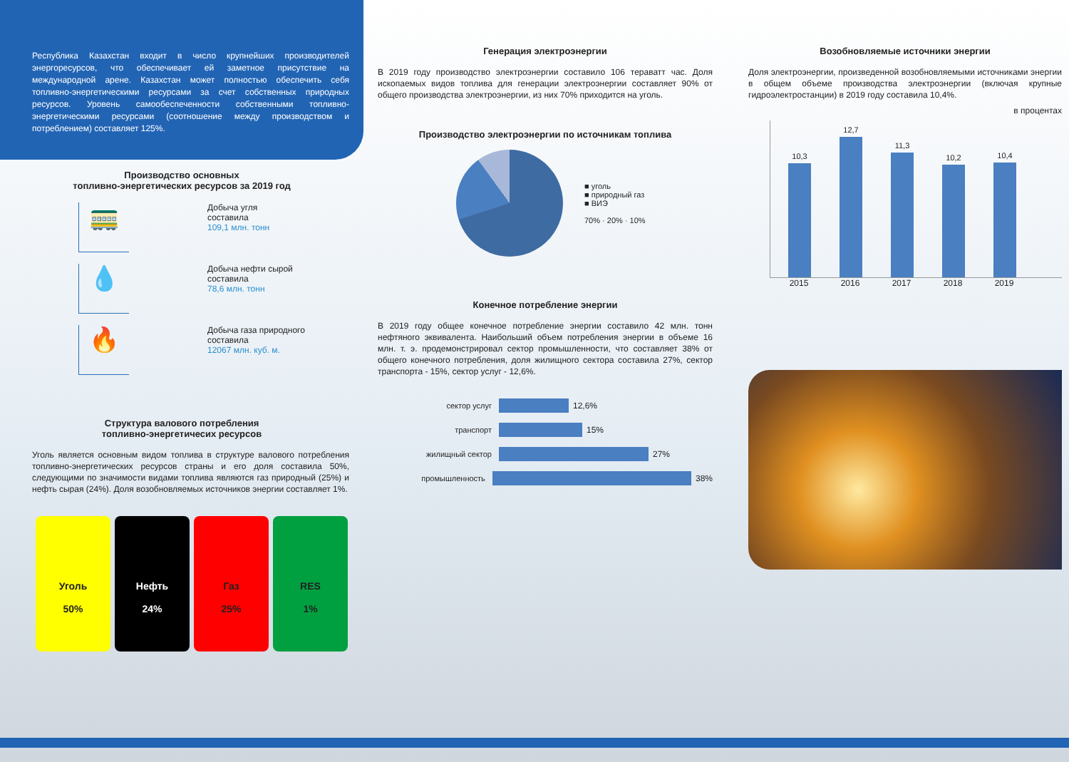Республика Казахстан входит в число крупнейших производителей энергоресурсов, что обеспечивает ей заметное присутствие на международной арене. Казахстан может полностью обеспечить себя топливно-энергетическими ресурсами за счет собственных природных ресурсов. Уровень самообеспеченности собственными топливно-энергетическими ресурсами (соотношение между производством и потреблением) составляет 125%.
Производство основных
топливно-энергетических ресурсов за 2019 год
🚃
Добыча угля
составила
109,1 млн. тонн
💧
Добыча нефти сырой
составила
78,6 млн. тонн
🔥
Добыча газа природного
составила
12067 млн. куб. м.
Структура валового потребления
топливно-энергетичесих ресурсов
Уголь является основным видом топлива в структуре валового потребления топливно-энергетических ресурсов страны и его доля составила 50%, следующими по значимости видами топлива являются газ природный (25%) и нефть сырая (24%). Доля возобновляемых источников энергии составляет 1%.
Уголь
50%
Нефть
24%
Газ
25%
RES
1%
Генерация электроэнергии
В 2019 году производство электроэнергии составило 106 тераватт час. Доля ископаемых видов топлива для генерации электроэнергии составляет 90% от общего производства электроэнергии, из них 70% приходится на уголь.
Производство электроэнергии по источникам топлива
■ уголь
■ природный газ
■ ВИЭ
70% · 20% · 10%
Конечное потребление энергии
В 2019 году общее конечное потребление энергии составило 42 млн. тонн нефтяного эквивалента. Наибольший объем потребления энергии в объеме 16 млн. т. э. продемонстрировал сектор промышленности, что составляет 38% от общего конечного потребления, доля жилищного сектора составила 27%, сектор транспорта - 15%, сектор услуг - 12,6%.
сектор услуг 12,6%
транспорт 15%
жилищный сектор 27%
промышленность 38%
Возобновляемые источники энергии
Доля электроэнергии, произведенной возобновляемыми источниками энергии в общем объеме производства электроэнергии (включая крупные гидроэлектростанции) в 2019 году составила 10,4%.
в процентах
10,3
12,7
11,3
10,2
10,4
2015 2016 2017 2018 2019